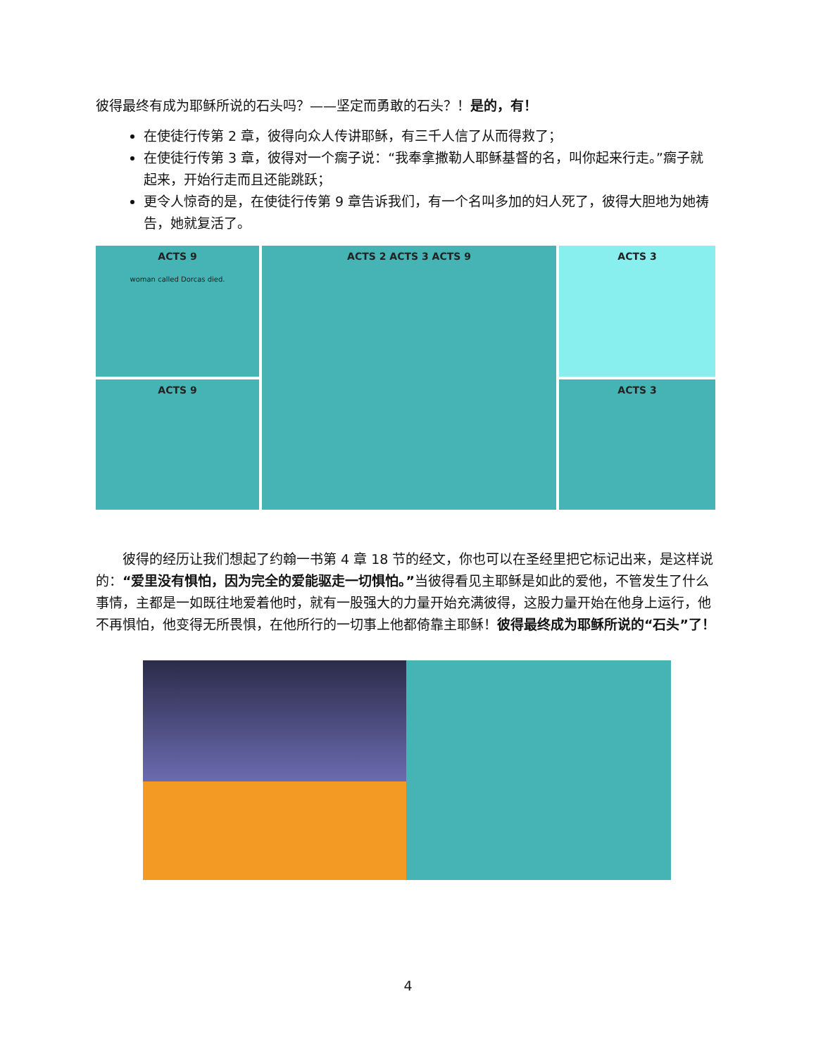彼得最终有成为耶稣所说的石头吗？——坚定而勇敢的石头？！是的，有！
在使徒行传第 2 章，彼得向众人传讲耶稣，有三千人信了从而得救了；
在使徒行传第 3 章，彼得对一个瘸子说：“我奉拿撒勒人耶稣基督的名，叫你起来行走。”瘸子就起来，开始行走而且还能跳跃；
更令人惊奇的是，在使徒行传第 9 章告诉我们，有一个名叫多加的妇人死了，彼得大胆地为她祷告，她就复活了。
ACTS 9
woman called Dorcas died.
ACTS 9
ACTS 2 ACTS 3 ACTS 9 ACTS 3
ACTS 3
彼得的经历让我们想起了约翰一书第 4 章 18 节的经文，你也可以在圣经里把它标记出来，是这样说的：“爱里没有惧怕，因为完全的爱能驱走一切惧怕。”当彼得看见主耶稣是如此的爱他，不管发生了什么事情，主都是一如既往地爱着他时，就有一股强大的力量开始充满彼得，这股力量开始在他身上运行，他不再惧怕，他变得无所畏惧，在他所行的一切事上他都倚靠主耶稣！彼得最终成为耶稣所说的“石头”了！
4